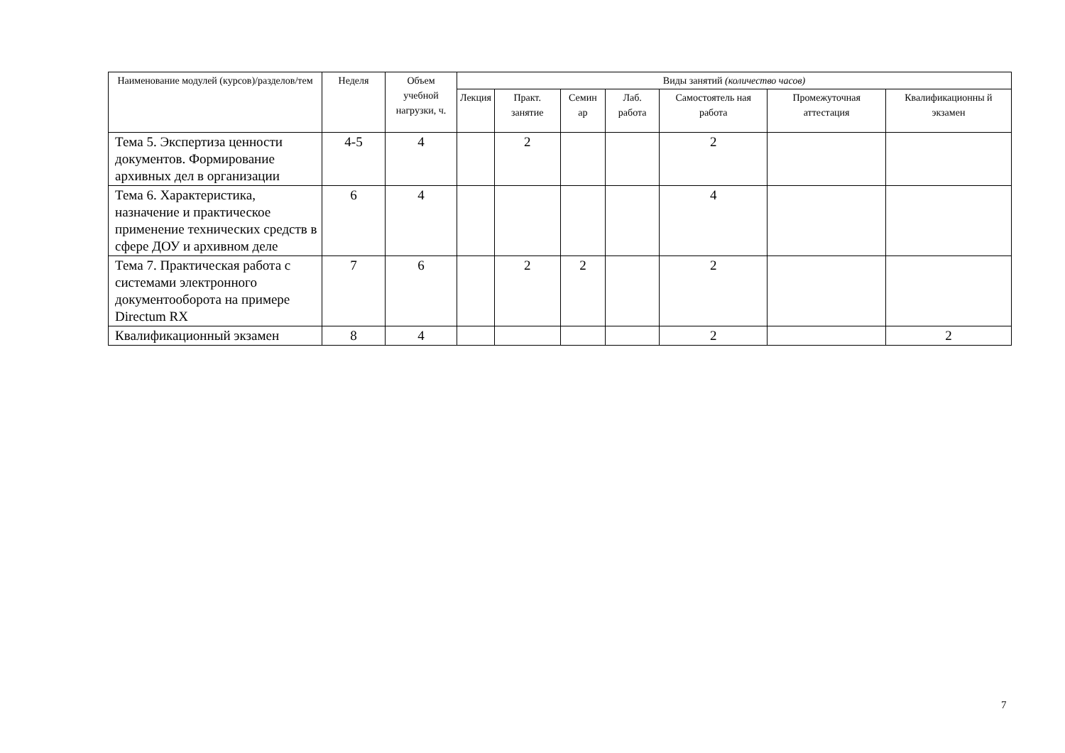| Наименование модулей (курсов)/разделов/тем | Неделя | Объем учебной нагрузки, ч. | Виды занятий (количество часов) | | | | | | |
| --- | --- | --- | --- | --- | --- | --- | --- | --- | --- |
| | | | Лекция | Практ. занятие | Семин ар | Лаб. работа | Самостоятель ная работа | Промежуточная аттестация | Квалификационны й экзамен |
| Тема 5. Экспертиза ценности документов. Формирование архивных дел в организации | 4-5 | 4 | | 2 | | | 2 | | |
| Тема 6. Характеристика, назначение и практическое применение технических средств в сфере ДОУ и архивном деле | 6 | 4 | | | | | 4 | | |
| Тема 7. Практическая работа с системами электронного документооборота на примере Directum RX | 7 | 6 | | 2 | 2 | | 2 | | |
| Квалификационный экзамен | 8 | 4 | | | | | 2 | | 2 |
7